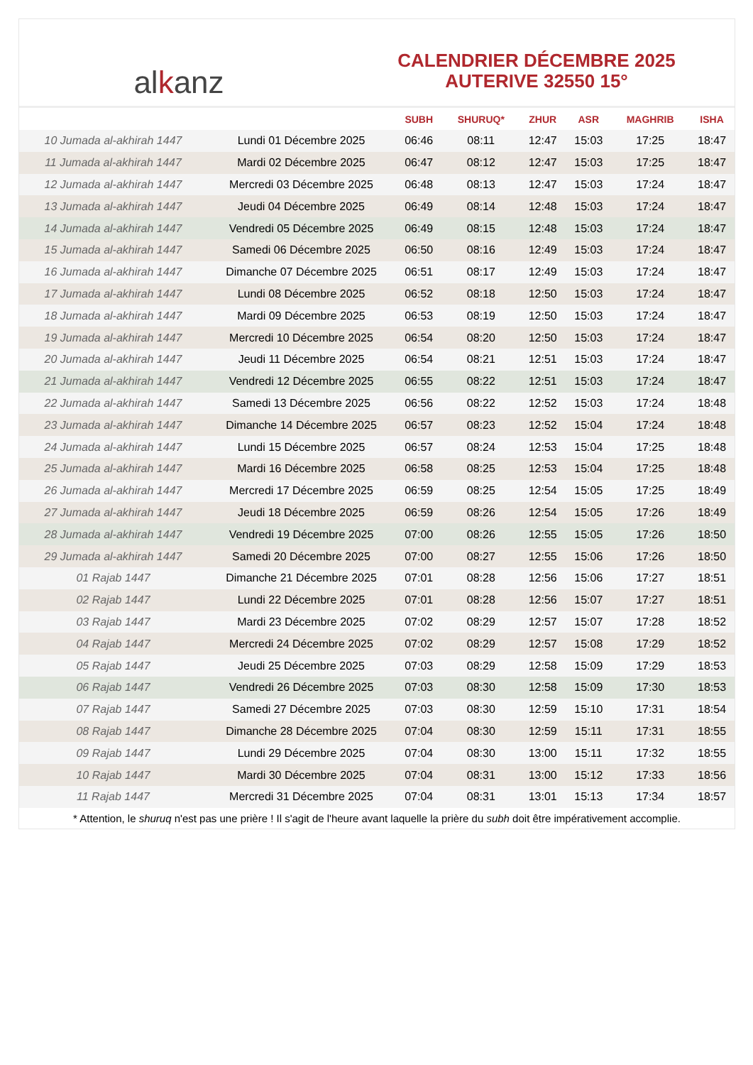al k anz
CALENDRIER DÉCEMBRE 2025
AUTERIVE 32550 15°
| | | SUBH | SHURUQ* | ZHUR | ASR | MAGHRIB | ISHA |
| --- | --- | --- | --- | --- | --- | --- | --- |
| 10 Jumada al-akhirah 1447 | Lundi 01 Décembre 2025 | 06:46 | 08:11 | 12:47 | 15:03 | 17:25 | 18:47 |
| 11 Jumada al-akhirah 1447 | Mardi 02 Décembre 2025 | 06:47 | 08:12 | 12:47 | 15:03 | 17:25 | 18:47 |
| 12 Jumada al-akhirah 1447 | Mercredi 03 Décembre 2025 | 06:48 | 08:13 | 12:47 | 15:03 | 17:24 | 18:47 |
| 13 Jumada al-akhirah 1447 | Jeudi 04 Décembre 2025 | 06:49 | 08:14 | 12:48 | 15:03 | 17:24 | 18:47 |
| 14 Jumada al-akhirah 1447 | Vendredi 05 Décembre 2025 | 06:49 | 08:15 | 12:48 | 15:03 | 17:24 | 18:47 |
| 15 Jumada al-akhirah 1447 | Samedi 06 Décembre 2025 | 06:50 | 08:16 | 12:49 | 15:03 | 17:24 | 18:47 |
| 16 Jumada al-akhirah 1447 | Dimanche 07 Décembre 2025 | 06:51 | 08:17 | 12:49 | 15:03 | 17:24 | 18:47 |
| 17 Jumada al-akhirah 1447 | Lundi 08 Décembre 2025 | 06:52 | 08:18 | 12:50 | 15:03 | 17:24 | 18:47 |
| 18 Jumada al-akhirah 1447 | Mardi 09 Décembre 2025 | 06:53 | 08:19 | 12:50 | 15:03 | 17:24 | 18:47 |
| 19 Jumada al-akhirah 1447 | Mercredi 10 Décembre 2025 | 06:54 | 08:20 | 12:50 | 15:03 | 17:24 | 18:47 |
| 20 Jumada al-akhirah 1447 | Jeudi 11 Décembre 2025 | 06:54 | 08:21 | 12:51 | 15:03 | 17:24 | 18:47 |
| 21 Jumada al-akhirah 1447 | Vendredi 12 Décembre 2025 | 06:55 | 08:22 | 12:51 | 15:03 | 17:24 | 18:47 |
| 22 Jumada al-akhirah 1447 | Samedi 13 Décembre 2025 | 06:56 | 08:22 | 12:52 | 15:03 | 17:24 | 18:48 |
| 23 Jumada al-akhirah 1447 | Dimanche 14 Décembre 2025 | 06:57 | 08:23 | 12:52 | 15:04 | 17:24 | 18:48 |
| 24 Jumada al-akhirah 1447 | Lundi 15 Décembre 2025 | 06:57 | 08:24 | 12:53 | 15:04 | 17:25 | 18:48 |
| 25 Jumada al-akhirah 1447 | Mardi 16 Décembre 2025 | 06:58 | 08:25 | 12:53 | 15:04 | 17:25 | 18:48 |
| 26 Jumada al-akhirah 1447 | Mercredi 17 Décembre 2025 | 06:59 | 08:25 | 12:54 | 15:05 | 17:25 | 18:49 |
| 27 Jumada al-akhirah 1447 | Jeudi 18 Décembre 2025 | 06:59 | 08:26 | 12:54 | 15:05 | 17:26 | 18:49 |
| 28 Jumada al-akhirah 1447 | Vendredi 19 Décembre 2025 | 07:00 | 08:26 | 12:55 | 15:05 | 17:26 | 18:50 |
| 29 Jumada al-akhirah 1447 | Samedi 20 Décembre 2025 | 07:00 | 08:27 | 12:55 | 15:06 | 17:26 | 18:50 |
| 01 Rajab 1447 | Dimanche 21 Décembre 2025 | 07:01 | 08:28 | 12:56 | 15:06 | 17:27 | 18:51 |
| 02 Rajab 1447 | Lundi 22 Décembre 2025 | 07:01 | 08:28 | 12:56 | 15:07 | 17:27 | 18:51 |
| 03 Rajab 1447 | Mardi 23 Décembre 2025 | 07:02 | 08:29 | 12:57 | 15:07 | 17:28 | 18:52 |
| 04 Rajab 1447 | Mercredi 24 Décembre 2025 | 07:02 | 08:29 | 12:57 | 15:08 | 17:29 | 18:52 |
| 05 Rajab 1447 | Jeudi 25 Décembre 2025 | 07:03 | 08:29 | 12:58 | 15:09 | 17:29 | 18:53 |
| 06 Rajab 1447 | Vendredi 26 Décembre 2025 | 07:03 | 08:30 | 12:58 | 15:09 | 17:30 | 18:53 |
| 07 Rajab 1447 | Samedi 27 Décembre 2025 | 07:03 | 08:30 | 12:59 | 15:10 | 17:31 | 18:54 |
| 08 Rajab 1447 | Dimanche 28 Décembre 2025 | 07:04 | 08:30 | 12:59 | 15:11 | 17:31 | 18:55 |
| 09 Rajab 1447 | Lundi 29 Décembre 2025 | 07:04 | 08:30 | 13:00 | 15:11 | 17:32 | 18:55 |
| 10 Rajab 1447 | Mardi 30 Décembre 2025 | 07:04 | 08:31 | 13:00 | 15:12 | 17:33 | 18:56 |
| 11 Rajab 1447 | Mercredi 31 Décembre 2025 | 07:04 | 08:31 | 13:01 | 15:13 | 17:34 | 18:57 |
* Attention, le shuruq n'est pas une prière ! Il s'agit de l'heure avant laquelle la prière du subh doit être impérativement accomplie.